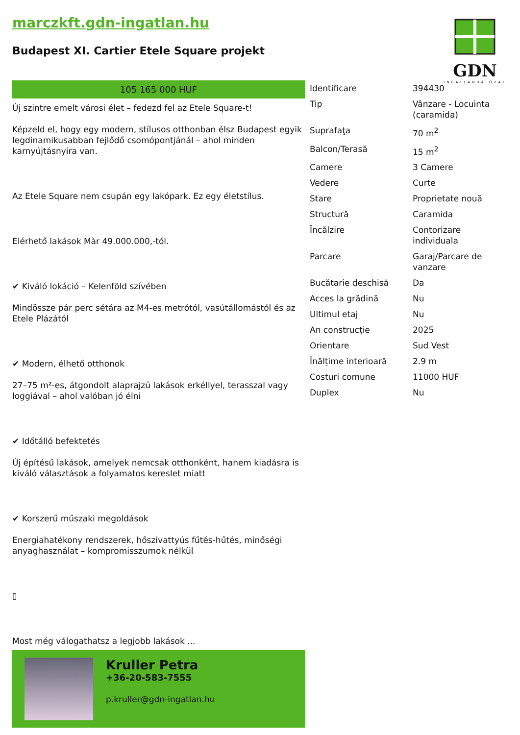marczkft.gdn-ingatlan.hu
Budapest XI. Cartier Etele Square projekt
GDN
INGATLANHÁLÓZAT
105 165 000 HUF
Új szintre emelt városi élet – fedezd fel az Etele Square-t!
Képzeld el, hogy egy modern, stílusos otthonban élsz Budapest egyik legdinamikusabban fejlődő csomópontjánál – ahol minden karnyújtásnyira van.
Az Etele Square nem csupán egy lakópark. Ez egy életstílus.
Elérhető lakások Màr 49.000.000,-tól.
✔ Kiváló lokáció – Kelenföld szívében
Mindössze pár perc sétára az M4-es metrótól, vasútállomástól és az Etele Plázától
✔ Modern, élhető otthonok
27–75 m²-es, átgondolt alaprajzú lakások erkéllyel, terasszal vagy loggiával – ahol valóban jó élni
✔ Időtálló befektetés
Új építésű lakások, amelyek nemcsak otthonként, hanem kiadásra is kiváló választások a folyamatos kereslet miatt
✔ Korszerű műszaki megoldások
Energiahatékony rendszerek, hőszivattyús fűtés-hűtés, minőségi anyaghasználat – kompromisszumok nélkül
▯
Most még válogathatsz a legjobb lakások ...
Kruller Petra
+36-20-583-7555
p.kruller@gdn-ingatlan.hu
| Identificare | 394430 |
| Tip | Vânzare - Locuinta (caramida) |
| Suprafaţa | 70 m<sup>2</sup> |
| Balcon/Terasă | 15 m<sup>2</sup> |
| Camere | 3 Camere |
| Vedere | Curte |
| Stare | Proprietate nouă |
| Structură | Caramida |
| Încălzire | Contorizare individuala |
| Parcare | Garaj/Parcare de vanzare |
| Bucătarie deschisă | Da |
| Acces la grădină | Nu |
| Ultimul etaj | Nu |
| An construcție | 2025 |
| Orientare | Sud Vest |
| Înălțime interioară | 2.9 m |
| Costuri comune | 11000 HUF |
| Duplex | Nu |